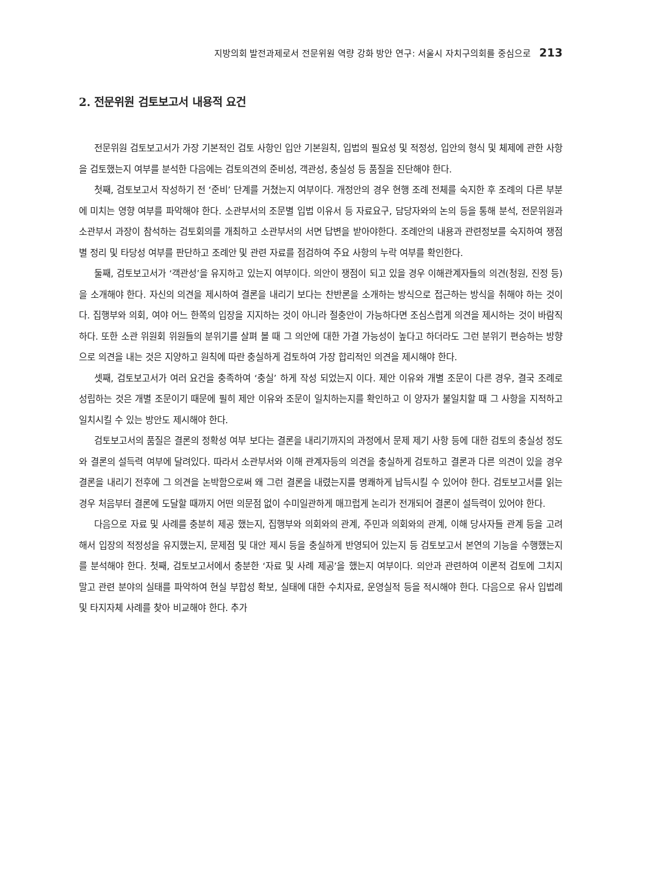지방의회 발전과제로서 전문위원 역량 강화 방안 연구: 서울시 자치구의회를 중심으로 213
2. 전문위원 검토보고서 내용적 요건
전문위원 검토보고서가 가장 기본적인 검토 사항인 입안 기본원칙, 입법의 필요성 및 적정성, 입안의 형식 및 체제에 관한 사항을 검토했는지 여부를 분석한 다음에는 검토의견의 준비성, 객관성, 충실성 등 품질을 진단해야 한다.
첫째, 검토보고서 작성하기 전 ‘준비’ 단계를 거쳤는지 여부이다. 개정안의 경우 현행 조례 전체를 숙지한 후 조례의 다른 부분에 미치는 영향 여부를 파악해야 한다. 소관부서의 조문별 입법 이유서 등 자료요구, 담당자와의 논의 등을 통해 분석, 전문위원과 소관부서 과장이 참석하는 검토회의를 개최하고 소관부서의 서면 답변을 받아야한다. 조례안의 내용과 관련정보를 숙지하여 쟁점별 정리 및 타당성 여부를 판단하고 조례안 및 관련 자료를 점검하여 주요 사항의 누락 여부를 확인한다.
둘째, 검토보고서가 ‘객관성’을 유지하고 있는지 여부이다. 의안이 쟁점이 되고 있을 경우 이해관계자들의 의견(청원, 진정 등)을 소개해야 한다. 자신의 의견을 제시하여 결론을 내리기 보다는 찬반론을 소개하는 방식으로 접근하는 방식을 취해야 하는 것이다. 집행부와 의회, 여야 어느 한쪽의 입장을 지지하는 것이 아니라 절충안이 가능하다면 조심스럽게 의견을 제시하는 것이 바람직하다. 또한 소관 위원회 위원들의 분위기를 살펴 볼 때 그 의안에 대한 가결 가능성이 높다고 하더라도 그런 분위기 편승하는 방향으로 의견을 내는 것은 지양하고 원칙에 따란 충실하게 검토하여 가장 합리적인 의견을 제시해야 한다.
셋째, 검토보고서가 여러 요건을 충족하여 ‘충실’ 하게 작성 되었는지 이다. 제안 이유와 개별 조문이 다른 경우, 결국 조례로 성립하는 것은 개별 조문이기 때문에 필히 제안 이유와 조문이 일치하는지를 확인하고 이 양자가 불일치할 때 그 사항을 지적하고 일치시킬 수 있는 방안도 제시해야 한다.
검토보고서의 품질은 결론의 정확성 여부 보다는 결론을 내리기까지의 과정에서 문제 제기 사항 등에 대한 검토의 충실성 정도와 결론의 설득력 여부에 달려있다. 따라서 소관부서와 이해 관계자등의 의견을 충실하게 검토하고 결론과 다른 의견이 있을 경우 결론을 내리기 전후에 그 의견을 논박함으로써 왜 그런 결론을 내렸는지를 명쾌하게 납득시킬 수 있어야 한다. 검토보고서를 읽는 경우 처음부터 결론에 도달할 때까지 어떤 의문점 없이 수미일관하게 매끄럽게 논리가 전개되어 결론이 설득력이 있어야 한다.
다음으로 자료 및 사례를 충분히 제공 했는지, 집행부와 의회와의 관계, 주민과 의회와의 관계, 이해 당사자들 관계 등을 고려해서 입장의 적정성을 유지했는지, 문제점 및 대안 제시 등을 충실하게 반영되어 있는지 등 검토보고서 본연의 기능을 수행했는지를 분석해야 한다. 첫째, 검토보고서에서 충분한 ‘자료 및 사례 제공’을 했는지 여부이다. 의안과 관련하여 이론적 검토에 그치지 말고 관련 분야의 실태를 파악하여 현실 부합성 확보, 실태에 대한 수치자료, 운영실적 등을 적시해야 한다. 다음으로 유사 입법례 및 타지자체 사례를 찾아 비교해야 한다. 추가